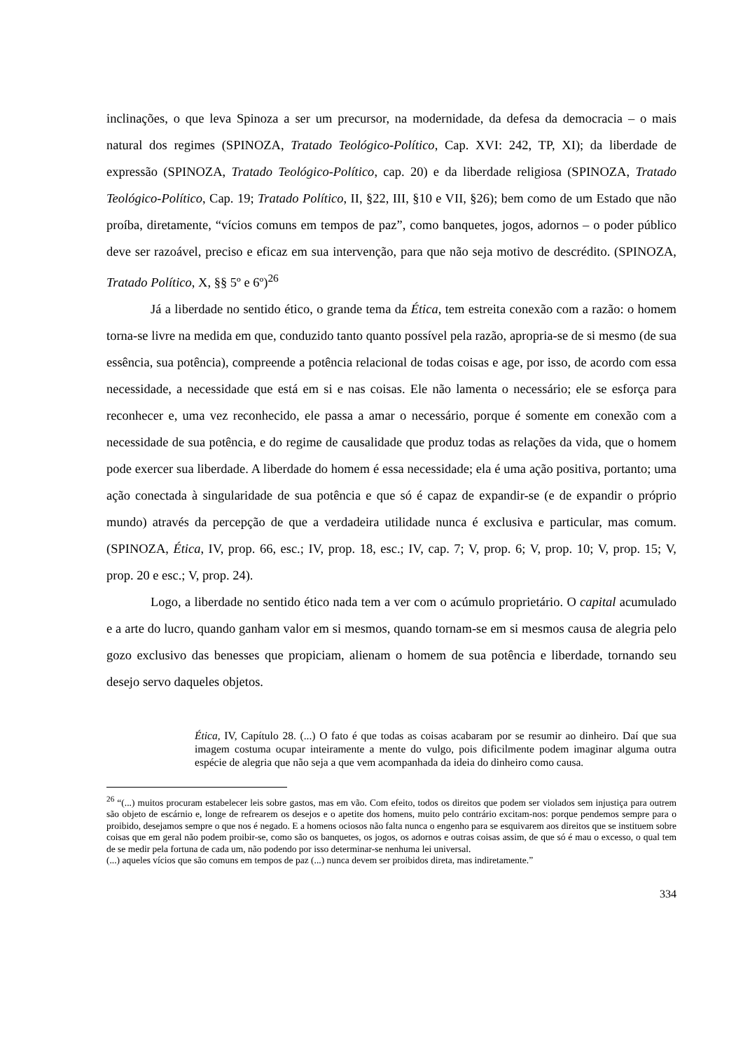inclinações, o que leva Spinoza a ser um precursor, na modernidade, da defesa da democracia – o mais natural dos regimes (SPINOZA, Tratado Teológico-Político, Cap. XVI: 242, TP, XI); da liberdade de expressão (SPINOZA, Tratado Teológico-Político, cap. 20) e da liberdade religiosa (SPINOZA, Tratado Teológico-Político, Cap. 19; Tratado Político, II, §22, III, §10 e VII, §26); bem como de um Estado que não proíba, diretamente, “vícios comuns em tempos de paz”, como banquetes, jogos, adornos – o poder público deve ser razoável, preciso e eficaz em sua intervenção, para que não seja motivo de descrédito. (SPINOZA, Tratado Político, X, §§ 5º e 6º)<sup>26</sup>
Já a liberdade no sentido ético, o grande tema da Ética, tem estreita conexão com a razão: o homem torna-se livre na medida em que, conduzido tanto quanto possível pela razão, apropria-se de si mesmo (de sua essência, sua potência), compreende a potência relacional de todas coisas e age, por isso, de acordo com essa necessidade, a necessidade que está em si e nas coisas. Ele não lamenta o necessário; ele se esforça para reconhecer e, uma vez reconhecido, ele passa a amar o necessário, porque é somente em conexão com a necessidade de sua potência, e do regime de causalidade que produz todas as relações da vida, que o homem pode exercer sua liberdade. A liberdade do homem é essa necessidade; ela é uma ação positiva, portanto; uma ação conectada à singularidade de sua potência e que só é capaz de expandir-se (e de expandir o próprio mundo) através da percepção de que a verdadeira utilidade nunca é exclusiva e particular, mas comum. (SPINOZA, Ética, IV, prop. 66, esc.; IV, prop. 18, esc.; IV, cap. 7; V, prop. 6; V, prop. 10; V, prop. 15; V, prop. 20 e esc.; V, prop. 24).
Logo, a liberdade no sentido ético nada tem a ver com o acúmulo proprietário. O capital acumulado e a arte do lucro, quando ganham valor em si mesmos, quando tornam-se em si mesmos causa de alegria pelo gozo exclusivo das benesses que propiciam, alienam o homem de sua potência e liberdade, tornando seu desejo servo daqueles objetos.
Ética, IV, Capítulo 28. (...) O fato é que todas as coisas acabaram por se resumir ao dinheiro. Daí que sua imagem costuma ocupar inteiramente a mente do vulgo, pois dificilmente podem imaginar alguma outra espécie de alegria que não seja a que vem acompanhada da ideia do dinheiro como causa.
<sup>26</sup> “(...) muitos procuram estabelecer leis sobre gastos, mas em vão. Com efeito, todos os direitos que podem ser violados sem injustiça para outrem são objeto de escárnio e, longe de refrearem os desejos e o apetite dos homens, muito pelo contrário excitam-nos: porque pendemos sempre para o proibido, desejamos sempre o que nos é negado. E a homens ociosos não falta nunca o engenho para se esquivarem aos direitos que se instituem sobre coisas que em geral não podem proibir-se, como são os banquetes, os jogos, os adornos e outras coisas assim, de que só é mau o excesso, o qual tem de se medir pela fortuna de cada um, não podendo por isso determinar-se nenhuma lei universal.
(...) aqueles vícios que são comuns em tempos de paz (...) nunca devem ser proibidos direta, mas indiretamente.”
334